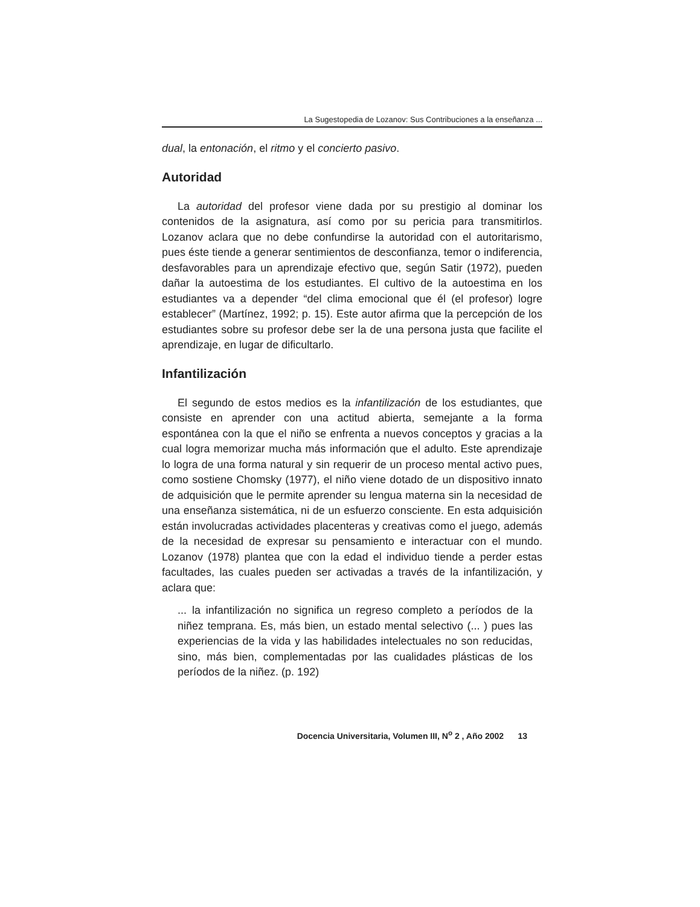La Sugestopedia de Lozanov: Sus Contribuciones a la enseñanza ...
dual, la entonación, el ritmo y el concierto pasivo.
Autoridad
La autoridad del profesor viene dada por su prestigio al dominar los contenidos de la asignatura, así como por su pericia para transmitirlos. Lozanov aclara que no debe confundirse la autoridad con el autoritarismo, pues éste tiende a generar sentimientos de desconfianza, temor o indiferencia, desfavorables para un aprendizaje efectivo que, según Satir (1972), pueden dañar la autoestima de los estudiantes. El cultivo de la autoestima en los estudiantes va a depender “del clima emocional que él (el profesor) logre establecer” (Martínez, 1992; p. 15). Este autor afirma que la percepción de los estudiantes sobre su profesor debe ser la de una persona justa que facilite el aprendizaje, en lugar de dificultarlo.
Infantilización
El segundo de estos medios es la infantilización de los estudiantes, que consiste en aprender con una actitud abierta, semejante a la forma espontánea con la que el niño se enfrenta a nuevos conceptos y gracias a la cual logra memorizar mucha más información que el adulto. Este aprendizaje lo logra de una forma natural y sin requerir de un proceso mental activo pues, como sostiene Chomsky (1977), el niño viene dotado de un dispositivo innato de adquisición que le permite aprender su lengua materna sin la necesidad de una enseñanza sistemática, ni de un esfuerzo consciente. En esta adquisición están involucradas actividades placenteras y creativas como el juego, además de la necesidad de expresar su pensamiento e interactuar con el mundo. Lozanov (1978) plantea que con la edad el individuo tiende a perder estas facultades, las cuales pueden ser activadas a través de la infantilización, y aclara que:
... la infantilización no significa un regreso completo a períodos de la niñez temprana. Es, más bien, un estado mental selectivo (... ) pues las experiencias de la vida y las habilidades intelectuales no son reducidas, sino, más bien, complementadas por las cualidades plásticas de los períodos de la niñez. (p. 192)
Docencia Universitaria, Volumen III, N<sup>o</sup> 2 , Año 2002 13